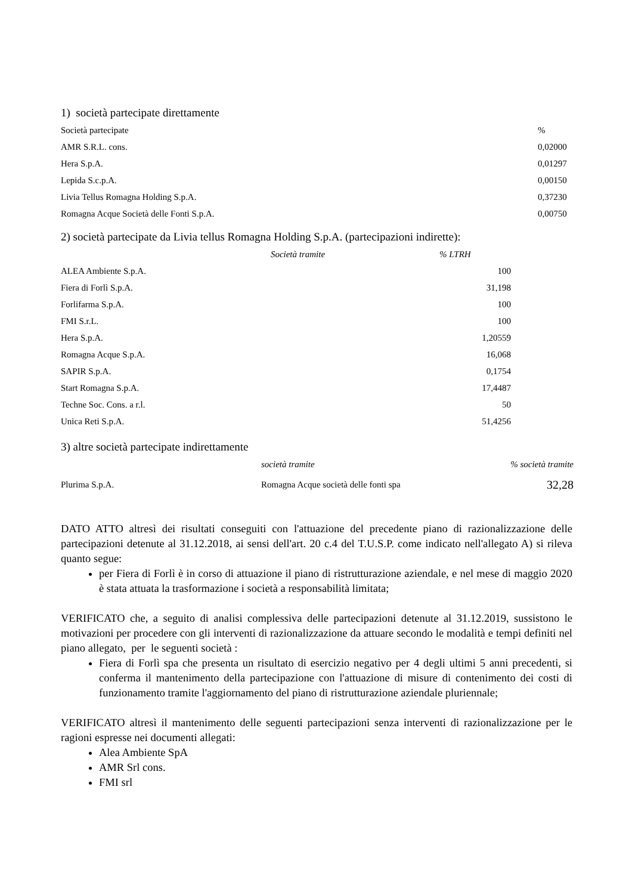1) società partecipate direttamente
| Società partecipate | % |
| AMR S.R.L. cons. | 0,02000 |
| Hera S.p.A. | 0,01297 |
| Lepida S.c.p.A. | 0,00150 |
| Livia Tellus Romagna Holding S.p.A. | 0,37230 |
| Romagna Acque Società delle Fonti S.p.A. | 0,00750 |
2) società partecipate da Livia tellus Romagna Holding S.p.A. (partecipazioni indirette):
| Società tramite | % LTRH |
| --- | --- |
| ALEA Ambiente S.p.A. | 100 |
| Fiera di Forlì S.p.A. | 31,198 |
| Forlifarma S.p.A. | 100 |
| FMI S.r.L. | 100 |
| Hera S.p.A. | 1,20559 |
| Romagna Acque S.p.A. | 16,068 |
| SAPIR S.p.A. | 0,1754 |
| Start Romagna S.p.A. | 17,4487 |
| Techne Soc. Cons. a r.l. | 50 |
| Unica Reti S.p.A. | 51,4256 |
3) altre società partecipate indirettamente
| | società tramite | % società tramite |
| Plurima S.p.A. | Romagna Acque società delle fonti spa | 32,28 |
DATO ATTO altresì dei risultati conseguiti con l'attuazione del precedente piano di razionalizzazione delle partecipazioni detenute al 31.12.2018, ai sensi dell'art. 20 c.4 del T.U.S.P. come indicato nell'allegato A) si rileva quanto segue:
per Fiera di Forlì è in corso di attuazione il piano di ristrutturazione aziendale, e nel mese di maggio 2020 è stata attuata la trasformazione i società a responsabilità limitata;
VERIFICATO che, a seguito di analisi complessiva delle partecipazioni detenute al 31.12.2019, sussistono le motivazioni per procedere con gli interventi di razionalizzazione da attuare secondo le modalità e tempi definiti nel piano allegato, per le seguenti società :
Fiera di Forlì spa che presenta un risultato di esercizio negativo per 4 degli ultimi 5 anni precedenti, si conferma il mantenimento della partecipazione con l'attuazione di misure di contenimento dei costi di funzionamento tramite l'aggiornamento del piano di ristrutturazione aziendale pluriennale;
VERIFICATO altresì il mantenimento delle seguenti partecipazioni senza interventi di razionalizzazione per le ragioni espresse nei documenti allegati:
Alea Ambiente SpA
AMR Srl cons.
FMI srl